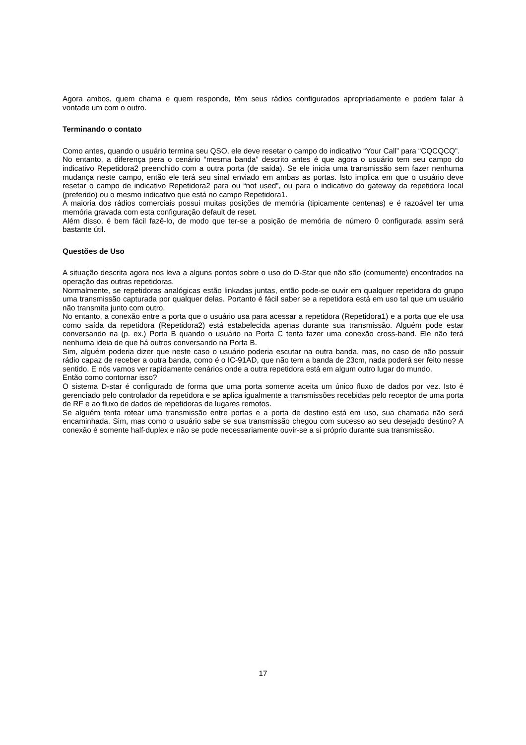Agora ambos, quem chama e quem responde, têm seus rádios configurados apropriadamente e podem falar à vontade um com o outro.
Terminando o contato
Como antes, quando o usuário termina seu QSO, ele deve resetar o campo do indicativo “Your Call” para “CQCQCQ”.
No entanto, a diferença pera o cenário “mesma banda” descrito antes é que agora o usuário tem seu campo do indicativo Repetidora2 preenchido com a outra porta (de saída). Se ele inicia uma transmissão sem fazer nenhuma mudança neste campo, então ele terá seu sinal enviado em ambas as portas. Isto implica em que o usuário deve resetar o campo de indicativo Repetidora2 para ou “not used”, ou para o indicativo do gateway da repetidora local (preferido) ou o mesmo indicativo que está no campo Repetidora1.
A maioria dos rádios comerciais possui muitas posições de memória (tipicamente centenas) e é razoável ter uma memória gravada com esta configuração default de reset.
Além disso, é bem fácil fazê-lo, de modo que ter-se a posição de memória de número 0 configurada assim será bastante útil.
Questões de Uso
A situação descrita agora nos leva a alguns pontos sobre o uso do D-Star que não são (comumente) encontrados na operação das outras repetidoras.
Normalmente, se repetidoras analógicas estão linkadas juntas, então pode-se ouvir em qualquer repetidora do grupo uma transmissão capturada por qualquer delas. Portanto é fácil saber se a repetidora está em uso tal que um usuário não transmita junto com outro.
No entanto, a conexão entre a porta que o usuário usa para acessar a repetidora (Repetidora1) e a porta que ele usa como saída da repetidora (Repetidora2) está estabelecida apenas durante sua transmissão. Alguém pode estar conversando na (p. ex.) Porta B quando o usuário na Porta C tenta fazer uma conexão cross-band. Ele não terá nenhuma ideia de que há outros conversando na Porta B.
Sim, alguém poderia dizer que neste caso o usuário poderia escutar na outra banda, mas, no caso de não possuir rádio capaz de receber a outra banda, como é o IC-91AD, que não tem a banda de 23cm, nada poderá ser feito nesse sentido. E nós vamos ver rapidamente cenários onde a outra repetidora está em algum outro lugar do mundo.
Então como contornar isso?
O sistema D-star é configurado de forma que uma porta somente aceita um único fluxo de dados por vez. Isto é gerenciado pelo controlador da repetidora e se aplica igualmente a transmissões recebidas pelo receptor de uma porta de RF e ao fluxo de dados de repetidoras de lugares remotos.
Se alguém tenta rotear uma transmissão entre portas e a porta de destino está em uso, sua chamada não será encaminhada. Sim, mas como o usuário sabe se sua transmissão chegou com sucesso ao seu desejado destino? A conexão é somente half-duplex e não se pode necessariamente ouvir-se a si próprio durante sua transmissão.
17